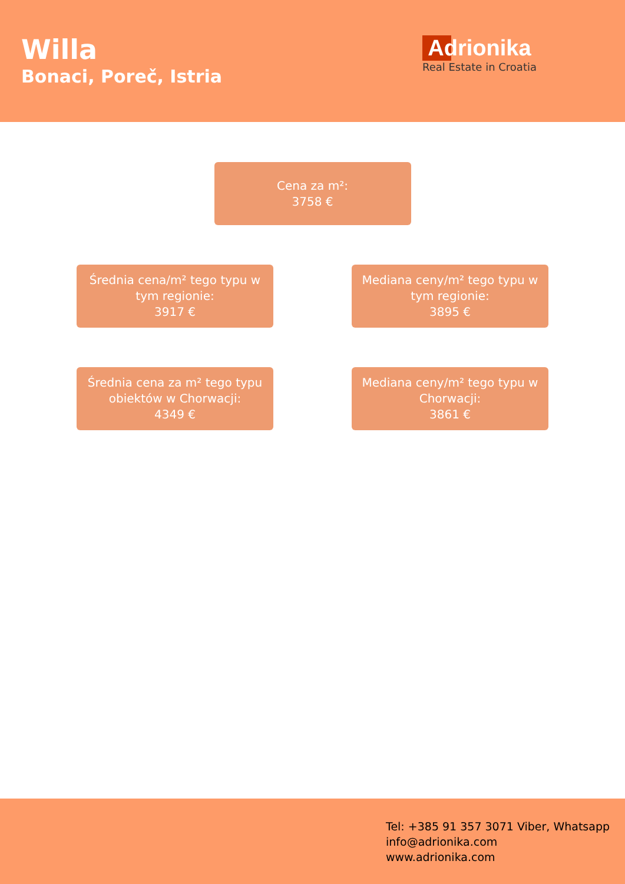Willa
Bonaci, Poreč, Istria
Adrionika
Real Estate in Croatia
Cena za m²:
3758 €
Średnia cena/m² tego typu w tym regionie:
3917 €
Mediana ceny/m² tego typu w tym regionie:
3895 €
Średnia cena za m² tego typu obiektów w Chorwacji:
4349 €
Mediana ceny/m² tego typu w Chorwacji:
3861 €
Tel: +385 91 357 3071 Viber, Whatsapp
info@adrionika.com
www.adrionika.com